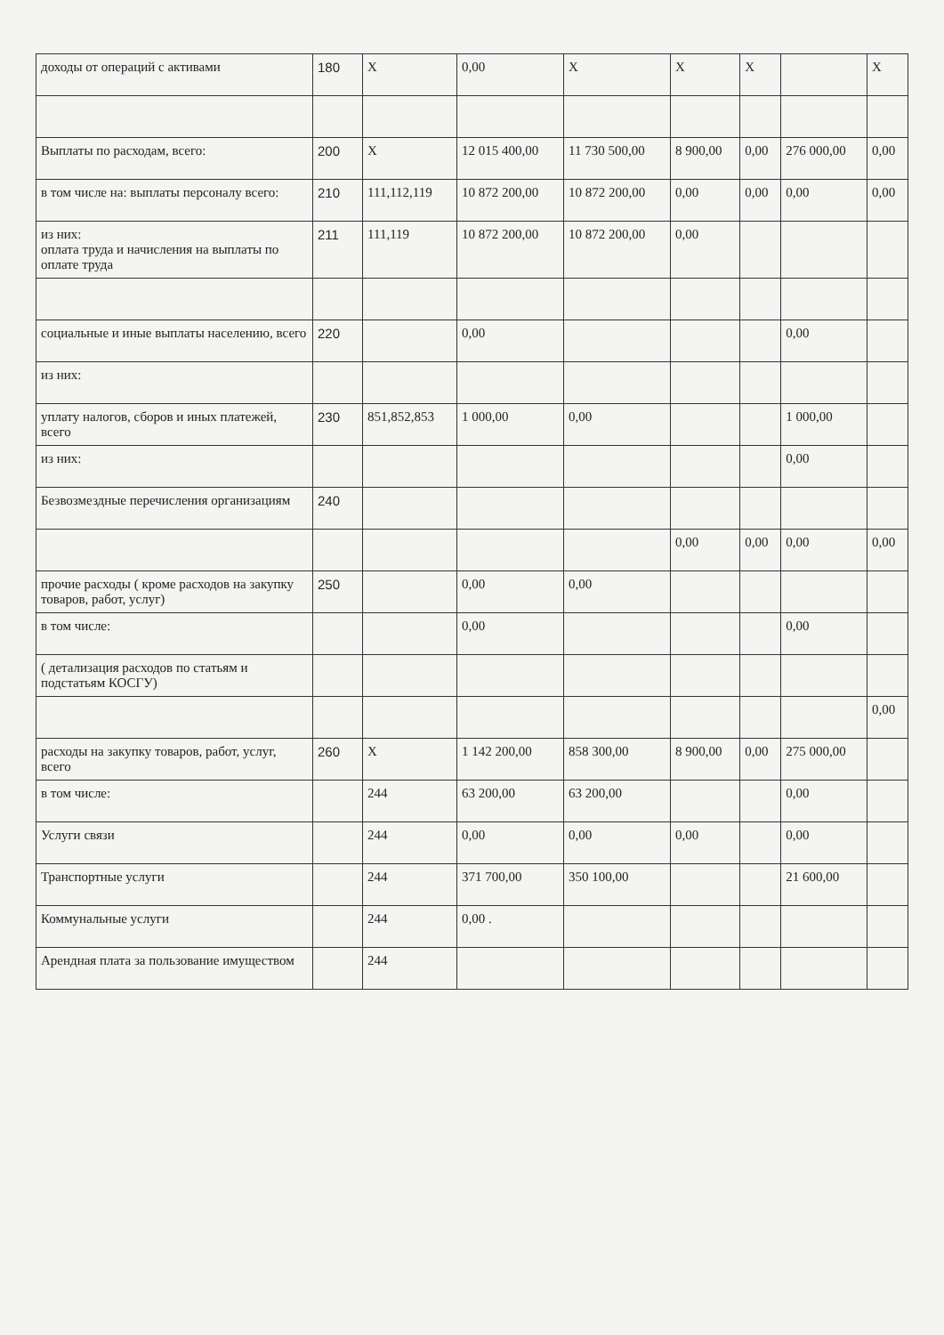| доходы от операций с активами | 180 | X | 0,00 | X | X | X | | X |
| Выплаты по расходам, всего: | 200 | X | 12 015 400,00 | 11 730 500,00 | 8 900,00 | 0,00 | 276 000,00 | 0,00 |
| в том числе на: выплаты персоналу всего: | 210 | 111,112,119 | 10 872 200,00 | 10 872 200,00 | 0,00 | 0,00 | 0,00 | 0,00 |
| из них: оплата труда и начисления на выплаты по оплате труда | 211 | 111,119 | 10 872 200,00 | 10 872 200,00 | 0,00 | | | |
| социальные и иные выплаты населению, всего | 220 | | 0,00 | | | | 0,00 | |
| из них: | | | | | | | | |
| уплату налогов, сборов и иных платежей, всего | 230 | 851,852,853 | 1 000,00 | 0,00 | | | 1 000,00 | |
| из них: | | | | | | | 0,00 | |
| Безвозмездные перечисления организациям | 240 | | | | | | | |
| | | | | | 0,00 | 0,00 | 0,00 | 0,00 |
| прочие расходы ( кроме расходов на закупку товаров, работ, услуг) | 250 | | 0,00 | 0,00 | | | | |
| в том числе: | | | 0,00 | | | | 0,00 | |
| ( детализация расходов по статьям и подстатьям КОСГУ) | | | | | | | | |
| | | | | | | | | 0,00 |
| расходы на закупку товаров, работ, услуг, всего | 260 | X | 1 142 200,00 | 858 300,00 | 8 900,00 | 0,00 | 275 000,00 | |
| в том числе: | | 244 | 63 200,00 | 63 200,00 | | | 0,00 | |
| Услуги связи | | 244 | 0,00 | 0,00 | 0,00 | | 0,00 | |
| Транспортные услуги | | 244 | 371 700,00 | 350 100,00 | | | 21 600,00 | |
| Коммунальные услуги | | 244 | 0,00 . | | | | | |
| Арендная плата за пользование имуществом | | 244 | | | | | | |